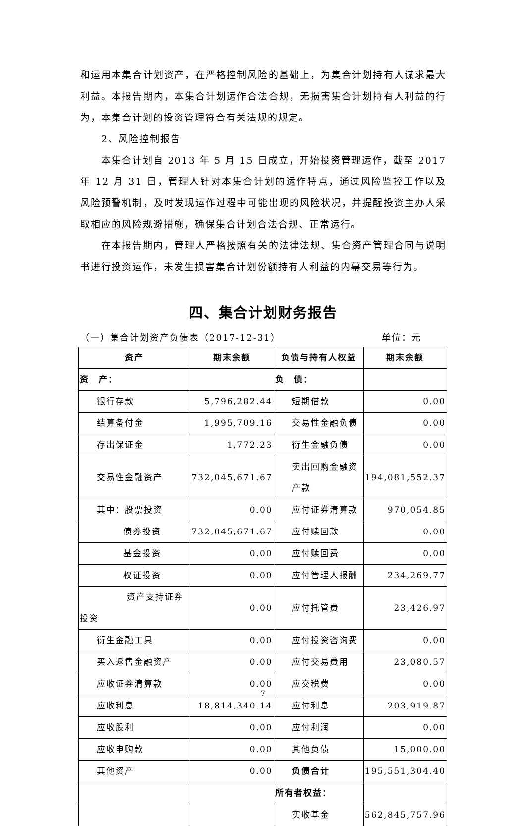和运用本集合计划资产，在严格控制风险的基础上，为集合计划持有人谋求最大利益。本报告期内，本集合计划运作合法合规，无损害集合计划持有人利益的行为，本集合计划的投资管理符合有关法规的规定。
2、风险控制报告
本集合计划自 2013 年 5 月 15 日成立，开始投资管理运作，截至 2017 年 12 月 31 日，管理人针对本集合计划的运作特点，通过风险监控工作以及风险预警机制，及时发现运作过程中可能出现的风险状况，并提醒投资主办人采取相应的风险规避措施，确保集合计划合法合规、正常运行。
在本报告期内，管理人严格按照有关的法律法规、集合资产管理合同与说明书进行投资运作，未发生损害集合计划份额持有人利益的内幕交易等行为。
四、集合计划财务报告
（一）集合计划资产负债表（2017-12-31） 单位：元
| 资产 | 期末余额 | 负债与持有人权益 | 期末余额 |
| --- | --- | --- | --- |
| 资 产： | | 负 债： | |
| 银行存款 | 5,796,282.44 | 短期借款 | 0.00 |
| 结算备付金 | 1,995,709.16 | 交易性金融负债 | 0.00 |
| 存出保证金 | 1,772.23 | 衍生金融负债 | 0.00 |
| 交易性金融资产 | 732,045,671.67 | 卖出回购金融资产款 | 194,081,552.37 |
| 其中：股票投资 | 0.00 | 应付证券清算款 | 970,054.85 |
| 债券投资 | 732,045,671.67 | 应付赎回款 | 0.00 |
| 基金投资 | 0.00 | 应付赎回费 | 0.00 |
| 权证投资 | 0.00 | 应付管理人报酬 | 234,269.77 |
| 资产支持证券投资 | 0.00 | 应付托管费 | 23,426.97 |
| 衍生金融工具 | 0.00 | 应付投资咨询费 | 0.00 |
| 买入返售金融资产 | 0.00 | 应付交易费用 | 23,080.57 |
| 应收证券清算款 | 0.00 | 应交税费 | 0.00 |
| 应收利息 | 18,814,340.14 | 应付利息 | 203,919.87 |
| 应收股利 | 0.00 | 应付利润 | 0.00 |
| 应收申购款 | 0.00 | 其他负债 | 15,000.00 |
| 其他资产 | 0.00 | 负债合计 | 195,551,304.40 |
| | | 所有者权益： | |
| | | 实收基金 | 562,845,757.96 |
7